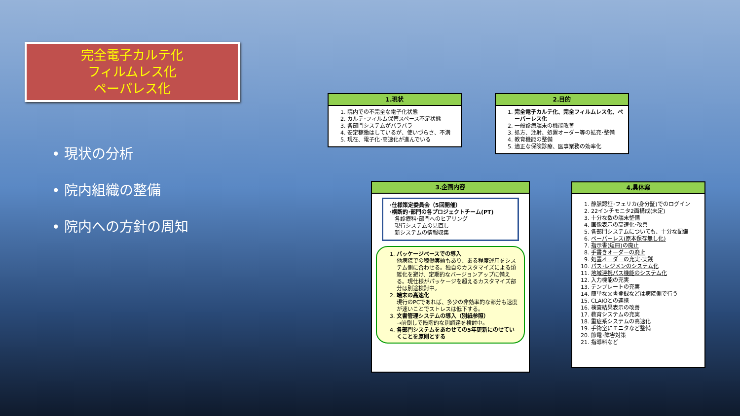完全電子カルテ化
フィルムレス化
ペーパレス化
• 現状の分析
• 院内組織の整備
• 院内への方針の周知
1.現状
1. 院内での不完全な電子化状態
2. カルテ･フィルム保管スペース不足状態
3. 各部門システムがバラバラ
4. 安定稼働はしているが、使いづらさ、不満
5. 現在、電子化･高速化が進んでいる
2.目的
1. 完全電子カルテ化、完全フィルムレス化、ペーパーレス化
2. 一般診療端末の機能改善
3. 処方、注射、処置オーダー等の拡充･整備
4. 教育機能の整備
5. 適正な保険診療、医事業務の効率化
3.企画内容
･仕様策定委員会（5回開催）
･横断的･部門の各プロジェクトチーム(PT)
　各診療科･部門へのヒアリング
　現行システムの見直し
　新システムの情報収集
1. パッケージベースでの導入
他病院での稼働実績もあり、ある程度運用をシステム側に合わせる。独自のカスタマイズによる煩雑化を避け、定期的なバージョンアップに備える。現仕様がパッケージを超えるカスタマイズ部分は別途検討中。
2. 端末の高速化
現行のPCであれば、多少の非効率的な部分も速度が速いことでストレスは低下する。
3. 文書管理システムの導入（別紙参照）
→前倒しで段階的な別調達を検討中。
4. 各部門システムをあわせての5年更新にのせていくことを原則とする
4.具体案
1. 静脈認証･フェリカ(身分証)でのログイン
2. 22インチモニタ2面構成(未定)
3. 十分な数の端末整備
4. 画像表示の高速化･改善
5. 各部門システムについても、十分な配備
6. ペーパーレス(原本保存無し化)
7. 指示書(短冊)の廃止
8. 手書きオーダーの廃止
9. 処置オーダーの充実･実践
10. パス･レジメンのシステム化
11. 地域連携パス機能のシステム化
12. 入力機能の充実
13. テンプレートの充実
14. 簡単な文書登録などは病院側で行う
15. CLAIOとの連携
16. 検査結果表示の改善
17. 教育システムの充実
18. 重症系システムの高速化
19. 手術室にモニタなど整備
20. 節電･障害対策
21. 指導料など